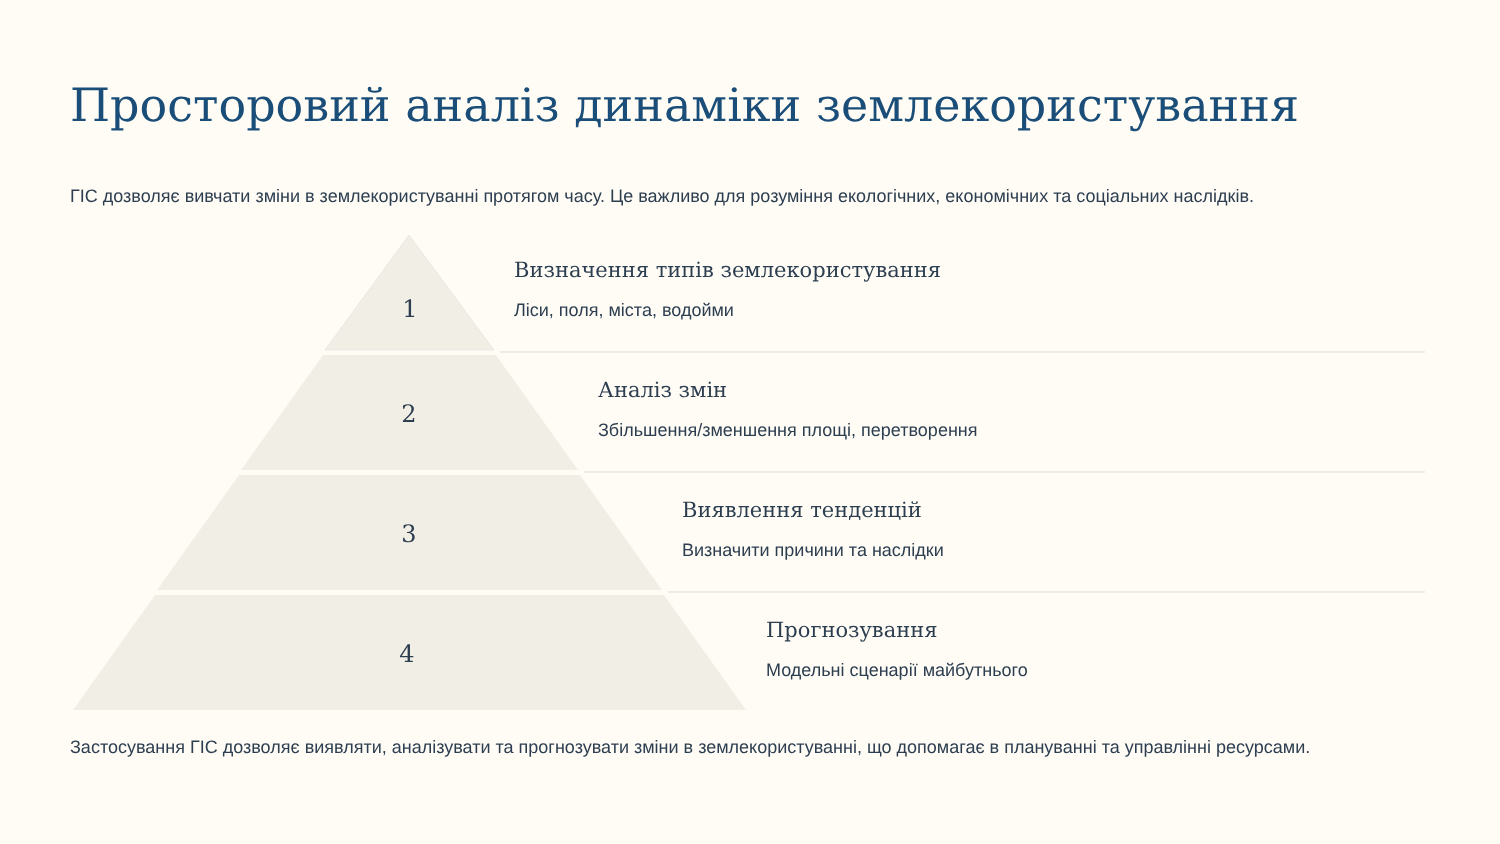Просторовий аналіз динаміки землекористування
ГІС дозволяє вивчати зміни в землекористуванні протягом часу. Це важливо для розуміння екологічних, економічних та соціальних наслідків.
1
Визначення типів землекористування
Ліси, поля, міста, водойми
2
Аналіз змін
Збільшення/зменшення площі, перетворення
3
Виявлення тенденцій
Визначити причини та наслідки
4
Прогнозування
Модельні сценарії майбутнього
Застосування ГІС дозволяє виявляти, аналізувати та прогнозувати зміни в землекористуванні, що допомагає в плануванні та управлінні ресурсами.